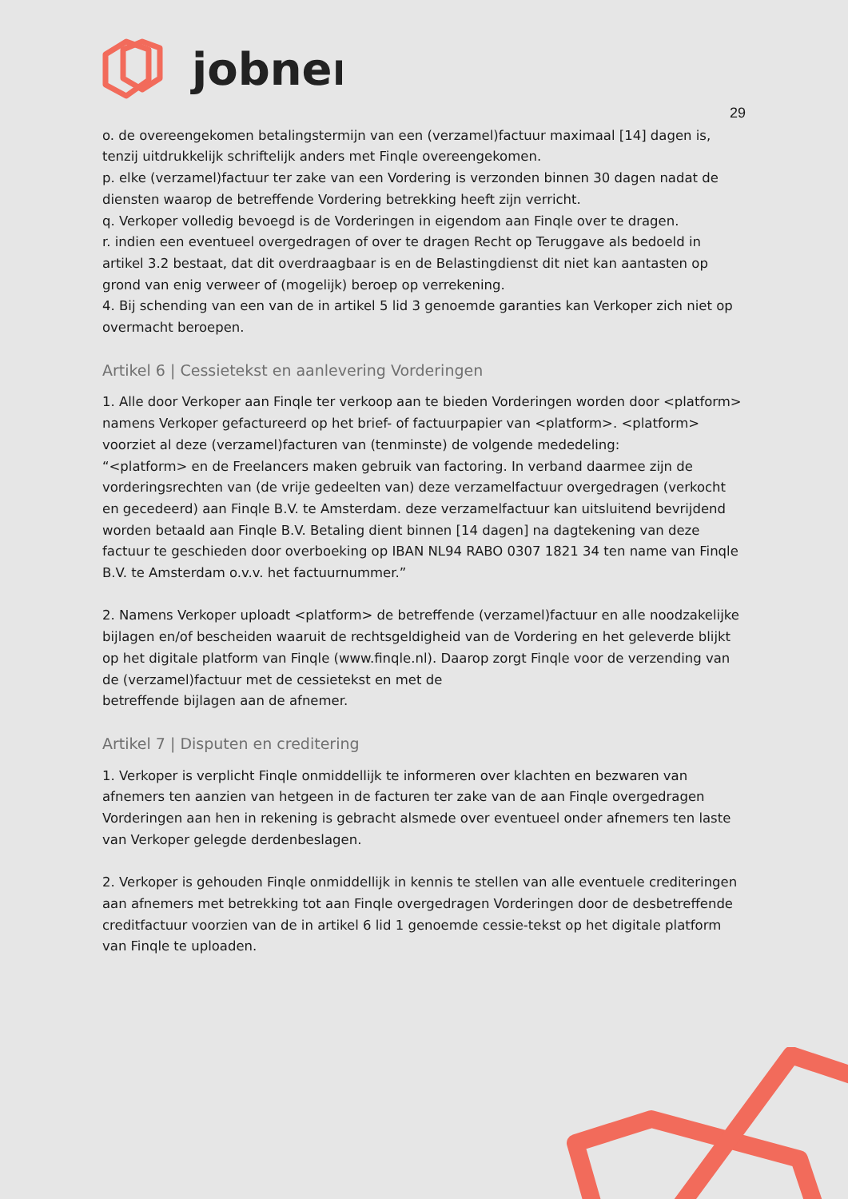jobner
29
o. de overeengekomen betalingstermijn van een (verzamel)factuur maximaal [14] dagen is, tenzij uitdrukkelijk schriftelijk anders met Finqle overeengekomen.
p. elke (verzamel)factuur ter zake van een Vordering is verzonden binnen 30 dagen nadat de diensten waarop de betreffende Vordering betrekking heeft zijn verricht.
q. Verkoper volledig bevoegd is de Vorderingen in eigendom aan Finqle over te dragen.
r. indien een eventueel overgedragen of over te dragen Recht op Teruggave als bedoeld in artikel 3.2 bestaat, dat dit overdraagbaar is en de Belastingdienst dit niet kan aantasten op grond van enig verweer of (mogelijk) beroep op verrekening.
4. Bij schending van een van de in artikel 5 lid 3 genoemde garanties kan Verkoper zich niet op overmacht beroepen.
Artikel 6 | Cessietekst en aanlevering Vorderingen
1. Alle door Verkoper aan Finqle ter verkoop aan te bieden Vorderingen worden door <platform> namens Verkoper gefactureerd op het brief- of factuurpapier van <platform>. <platform> voorziet al deze (verzamel)facturen van (tenminste) de volgende mededeling:
“<platform> en de Freelancers maken gebruik van factoring. In verband daarmee zijn de vorderingsrechten van (de vrije gedeelten van) deze verzamelfactuur overgedragen (verkocht en gecedeerd) aan Finqle B.V. te Amsterdam. deze verzamelfactuur kan uitsluitend bevrijdend worden betaald aan Finqle B.V. Betaling dient binnen [14 dagen] na dagtekening van deze factuur te geschieden door overboeking op IBAN NL94 RABO 0307 1821 34 ten name van Finqle B.V. te Amsterdam o.v.v. het factuurnummer.”
2. Namens Verkoper uploadt <platform> de betreffende (verzamel)factuur en alle noodzakelijke bijlagen en/of bescheiden waaruit de rechtsgeldigheid van de Vordering en het geleverde blijkt op het digitale platform van Finqle (www.finqle.nl). Daarop zorgt Finqle voor de verzending van de (verzamel)factuur met de cessietekst en met de
betreffende bijlagen aan de afnemer.
Artikel 7 | Disputen en creditering
1. Verkoper is verplicht Finqle onmiddellijk te informeren over klachten en bezwaren van afnemers ten aanzien van hetgeen in de facturen ter zake van de aan Finqle overgedragen Vorderingen aan hen in rekening is gebracht alsmede over eventueel onder afnemers ten laste van Verkoper gelegde derdenbeslagen.
2. Verkoper is gehouden Finqle onmiddellijk in kennis te stellen van alle eventuele crediteringen aan afnemers met betrekking tot aan Finqle overgedragen Vorderingen door de desbetreffende creditfactuur voorzien van de in artikel 6 lid 1 genoemde cessie-tekst op het digitale platform van Finqle te uploaden.